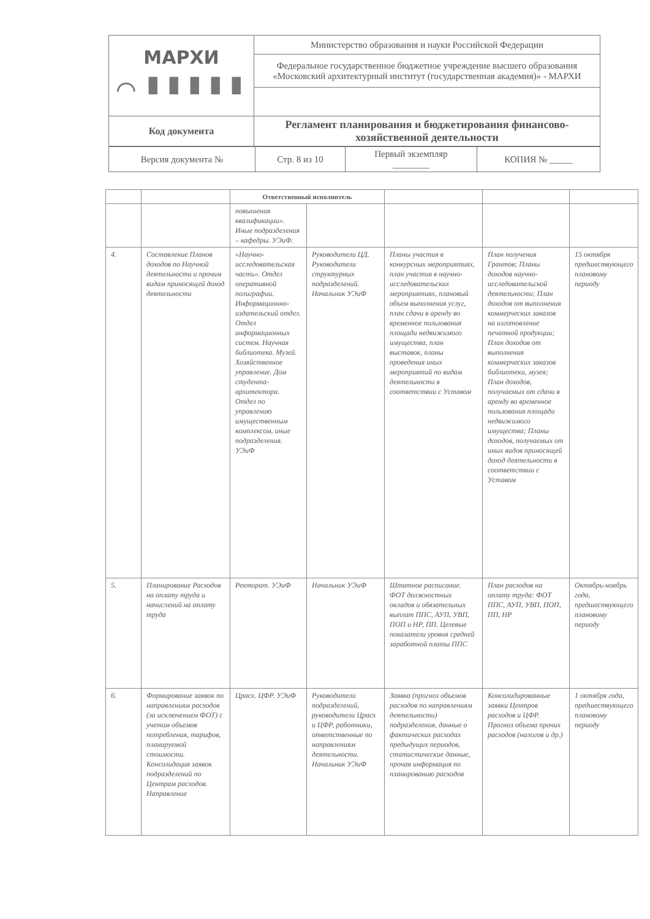| МАРХИ ⌒ ▮▮▮▮▮ | Министерство образования и науки Российской Федерации |
| | Федеральное государственное бюджетное учреждение высшего образования «Московский архитектурный институт (государственная академия)» - МАРХИ |
| Код документа | Регламент планирования и бюджетирования финансово-хозяйственной деятельности |
| Версия документа № | Стр. 8 из 10 | Первый экземпляр ________ | КОПИЯ № _____ |
| | | Ответственный исполнитель | | | | |
| --- | --- | --- | --- | --- | --- | --- |
| | | повышения квалификации». Иные подразделения – кафедры. УЭиФ. | | | | |
| 4. | Составление Планов доходов по Научной деятельности и прочим видам приносящей доход деятельности | «Научно-исследовательская часть». Отдел оперативной полиграфии. Информационно-издательский отдел. Отдел информационных систем. Научная библиотека. Музей. Хозяйственное управление. Дом студента-архитектора. Отдел по управлению имущественным комплексом, иные подразделения. УЭиФ | Руководители ЦД. Руководители структурных подразделений. Начальник УЭиФ | Планы участия в конкурсных мероприятиях, план участия в научно-исследовательских мероприятиях, плановый объем выполнения услуг, план сдачи в аренду во временное пользования площади недвижимого имущества, план выставок, планы проведения иных мероприятий по видам деятельности в соответствии с Уставом | План получения Грантов; Планы доходов научно-исследовательской деятельности; План доходов от выполнения коммерческих заказов на изготовление печатной продукции; План доходов от выполнения коммерческих заказов библиотеки, музея; План доходов, получаемых от сдачи в аренду во временное пользования площади недвижимого имущества; Планы доходов, получаемых от иных видов приносящей доход деятельности в соответствии с Уставом | 15 октября предшествующего плановому периоду |
| 5. | Планирование Расходов на оплату труда и начислений на оплату труда | Ректорат. УЭиФ | Начальник УЭиФ | Штатное расписание. ФОТ должностных окладов и обязательных выплат ППС, АУП, УВП, ПОП и НР, ПП. Целевые показатели уровня средней заработной платы ППС | План расходов на оплату труда: ФОТ ППС, АУП, УВП, ПОП, ПП, НР | Октябрь-ноябрь года, предшествующего плановому периоду |
| 6. | Формирование заявок по направлениям расходов (за исключением ФОТ) с учетом объемов потребления, тарифов, планируемой стоимости. Консолидация заявок подразделений по Центрам расходов. Направление | Црасх. ЦФР. УЭиФ | Руководители подразделений, руководители Црасх и ЦФР, работники, ответственные по направлениям деятельности. Начальник УЭиФ | Заявка (прогноз объемов расходов по направлениям деятельности) подразделения, данные о фактических расходах предыдущих периодов, статистические данные, прочая информация по планированию расходов | Консолидированные заявки Центров расходов и ЦФР. Прогноз объема прочих расходов (налогов и др.) | 1 октября года, предшествующего плановому периоду |